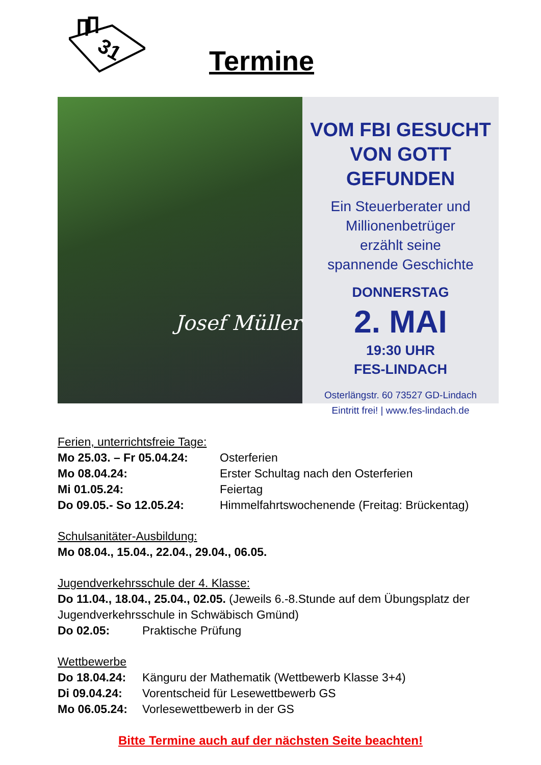31
Termine
Josef Müller
VOM FBI GESUCHT
VON GOTT GEFUNDEN
Ein Steuerberater und
Millionenbetrüger
erzählt seine
spannende Geschichte
DONNERSTAG
2. MAI
19:30 UHR
FES-LINDACH
Osterlängstr. 60 73527 GD-Lindach
Eintritt frei! | www.fes-lindach.de
Ferien, unterrichtsfreie Tage:
Mo 25.03. – Fr 05.04.24: Osterferien
Mo 08.04.24: Erster Schultag nach den Osterferien
Mi 01.05.24: Feiertag
Do 09.05.- So 12.05.24: Himmelfahrtswochenende (Freitag: Brückentag)
Schulsanitäter-Ausbildung:
Mo 08.04., 15.04., 22.04., 29.04., 06.05.
Jugendverkehrsschule der 4. Klasse:
Do 11.04., 18.04., 25.04., 02.05. (Jeweils 6.-8.Stunde auf dem Übungsplatz der Jugendverkehrsschule in Schwäbisch Gmünd)
Do 02.05: Praktische Prüfung
Wettbewerbe
Do 18.04.24: Känguru der Mathematik (Wettbewerb Klasse 3+4)
Di 09.04.24: Vorentscheid für Lesewettbewerb GS
Mo 06.05.24: Vorlesewettbewerb in der GS
Bitte Termine auch auf der nächsten Seite beachten!